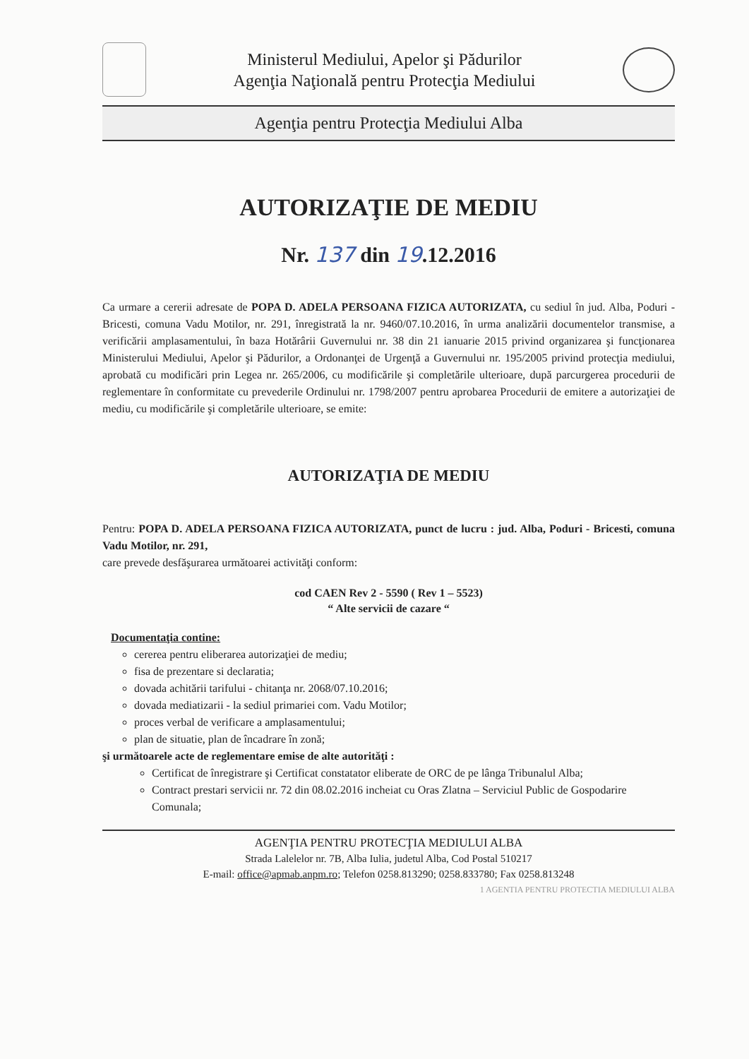Ministerul Mediului, Apelor şi Pădurilor
Agenţia Naţională pentru Protecţia Mediului
Agenţia pentru Protecţia Mediului Alba
AUTORIZAŢIE DE MEDIU
Nr. 137 din 19.12.2016
Ca urmare a cererii adresate de POPA D. ADELA PERSOANA FIZICA AUTORIZATA, cu sediul în jud. Alba, Poduri - Bricesti, comuna Vadu Motilor, nr. 291, înregistrată la nr. 9460/07.10.2016, în urma analizării documentelor transmise, a verificării amplasamentului, în baza Hotărârii Guvernului nr. 38 din 21 ianuarie 2015 privind organizarea şi funcţionarea Ministerului Mediului, Apelor şi Pădurilor, a Ordonanţei de Urgenţă a Guvernului nr. 195/2005 privind protecţia mediului, aprobată cu modificări prin Legea nr. 265/2006, cu modificările şi completările ulterioare, după parcurgerea procedurii de reglementare în conformitate cu prevederile Ordinului nr. 1798/2007 pentru aprobarea Procedurii de emitere a autorizaţiei de mediu, cu modificările şi completările ulterioare, se emite:
AUTORIZAŢIA DE MEDIU
Pentru: POPA D. ADELA PERSOANA FIZICA AUTORIZATA, punct de lucru : jud. Alba, Poduri - Bricesti, comuna Vadu Motilor, nr. 291,
care prevede desfăşurarea următoarei activităţi conform:
cod CAEN Rev 2 - 5590 ( Rev 1 – 5523)
“ Alte servicii de cazare “
Documentaţia contine:
cererea pentru eliberarea autorizaţiei de mediu;
fisa de prezentare si declaratia;
dovada achitării tarifului - chitanţa nr. 2068/07.10.2016;
dovada mediatizarii - la sediul primariei com. Vadu Motilor;
proces verbal de verificare a amplasamentului;
plan de situatie, plan de încadrare în zonă;
şi următoarele acte de reglementare emise de alte autorităţi :
Certificat de înregistrare şi Certificat constatator eliberate de ORC de pe lânga Tribunalul Alba;
Contract prestari servicii nr. 72 din 08.02.2016 incheiat cu Oras Zlatna – Serviciul Public de Gospodarire Comunala;
AGENŢIA PENTRU PROTECŢIA MEDIULUI ALBA
Strada Lalelelor nr. 7B, Alba Iulia, judetul Alba, Cod Postal 510217
E-mail: office@apmab.anpm.ro; Telefon 0258.813290; 0258.833780; Fax 0258.813248
1 AGENTIA PENTRU PROTECTIA MEDIULUI ALBA